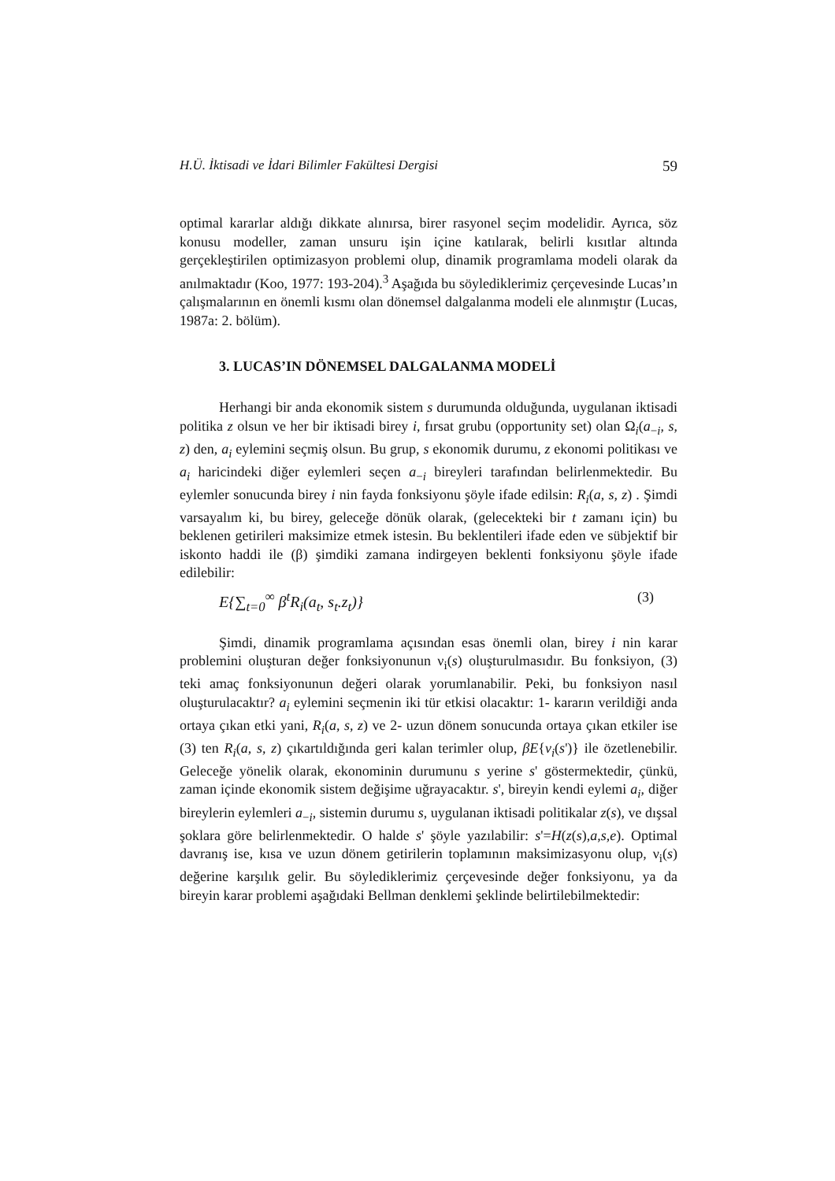H.Ü. İktisadi ve İdari Bilimler Fakültesi Dergisi 59
optimal kararlar aldığı dikkate alınırsa, birer rasyonel seçim modelidir. Ayrıca, söz konusu modeller, zaman unsuru işin içine katılarak, belirli kısıtlar altında gerçekleştirilen optimizasyon problemi olup, dinamik programlama modeli olarak da anılmaktadır (Koo, 1977: 193-204).<sup>3</sup> Aşağıda bu söylediklerimiz çerçevesinde Lucas’ın çalışmalarının en önemli kısmı olan dönemsel dalgalanma modeli ele alınmıştır (Lucas, 1987a: 2. bölüm).
3. LUCAS’IN DÖNEMSEL DALGALANMA MODELİ
Herhangi bir anda ekonomik sistem s durumunda olduğunda, uygulanan iktisadi politika z olsun ve her bir iktisadi birey i, fırsat grubu (opportunity set) olan Ω<sub>i</sub>(a<sub>−i</sub>, s, z) den, a<sub>i</sub> eylemini seçmiş olsun. Bu grup, s ekonomik durumu, z ekonomi politikası ve a<sub>i</sub> haricindeki diğer eylemleri seçen a<sub>−i</sub> bireyleri tarafından belirlenmektedir. Bu eylemler sonucunda birey i nin fayda fonksiyonu şöyle ifade edilsin: R<sub>i</sub>(a, s, z) . Şimdi varsayalım ki, bu birey, geleceğe dönük olarak, (gelecekteki bir t zamanı için) bu beklenen getirileri maksimize etmek istesin. Bu beklentileri ifade eden ve sübjektif bir iskonto haddi ile (β) şimdiki zamana indirgeyen beklenti fonksiyonu şöyle ifade edilebilir:
E{∑<sub>t=0</sub><sup>∞</sup> β<sup>t</sup>R<sub>i</sub>(a<sub>t</sub>, s<sub>t</sub>.z<sub>t</sub>)} (3)
Şimdi, dinamik programlama açısından esas önemli olan, birey i nin karar problemini oluşturan değer fonksiyonunun ν<sub>i</sub>(s) oluşturulmasıdır. Bu fonksiyon, (3) teki amaç fonksiyonunun değeri olarak yorumlanabilir. Peki, bu fonksiyon nasıl oluşturulacaktır? a<sub>i</sub> eylemini seçmenin iki tür etkisi olacaktır: 1- kararın verildiği anda ortaya çıkan etki yani, R<sub>i</sub>(a, s, z) ve 2- uzun dönem sonucunda ortaya çıkan etkiler ise (3) ten R<sub>i</sub>(a, s, z) çıkartıldığında geri kalan terimler olup, βE{v<sub>i</sub>(s')} ile özetlenebilir. Geleceğe yönelik olarak, ekonominin durumunu s yerine s' göstermektedir, çünkü, zaman içinde ekonomik sistem değişime uğrayacaktır. s', bireyin kendi eylemi a<sub>i</sub>, diğer bireylerin eylemleri a<sub>−i</sub>, sistemin durumu s, uygulanan iktisadi politikalar z(s), ve dışsal şoklara göre belirlenmektedir. O halde s' şöyle yazılabilir: s'=H(z(s),a,s,e). Optimal davranış ise, kısa ve uzun dönem getirilerin toplamının maksimizasyonu olup, ν<sub>i</sub>(s) değerine karşılık gelir. Bu söylediklerimiz çerçevesinde değer fonksiyonu, ya da bireyin karar problemi aşağıdaki Bellman denklemi şeklinde belirtilebilmektedir: